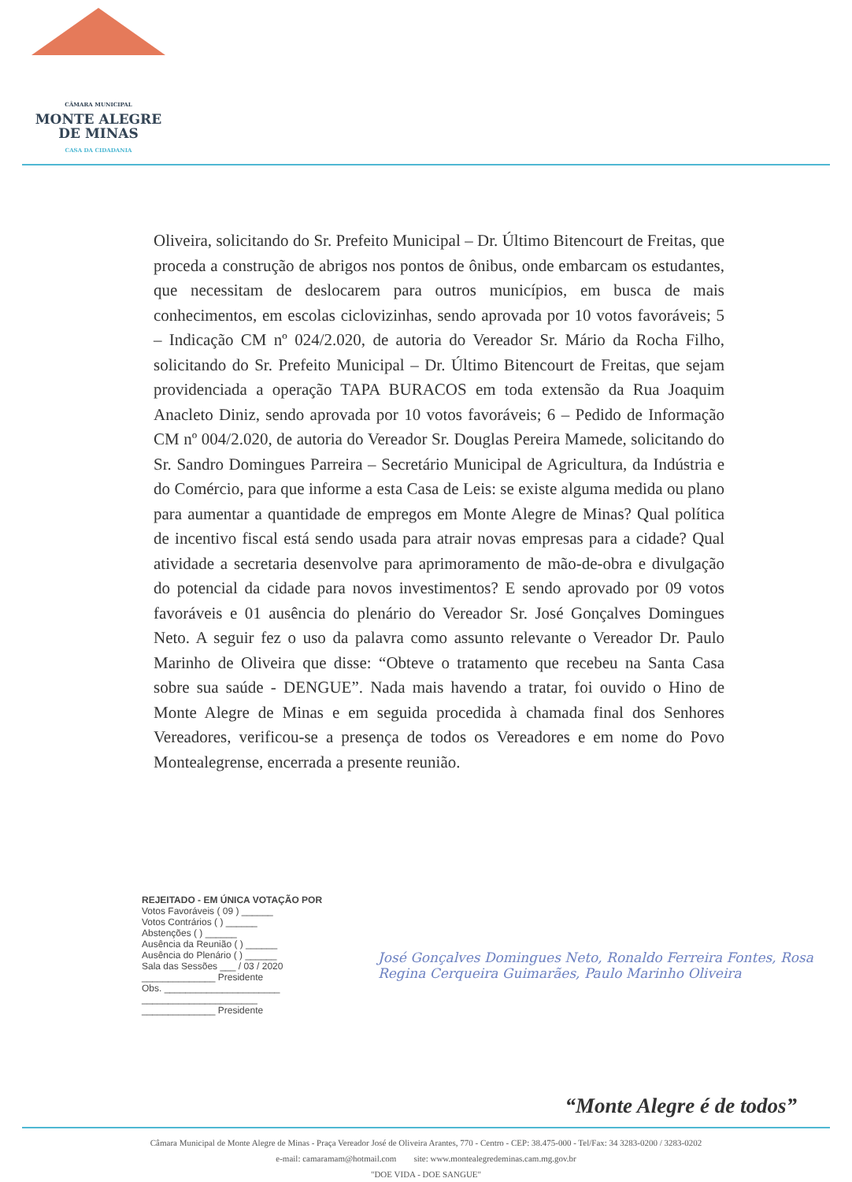CÂMARA MUNICIPAL
MONTE ALEGRE
DE MINAS
CASA DA CIDADANIA
Oliveira, solicitando do Sr. Prefeito Municipal – Dr. Último Bitencourt de Freitas, que proceda a construção de abrigos nos pontos de ônibus, onde embarcam os estudantes, que necessitam de deslocarem para outros municípios, em busca de mais conhecimentos, em escolas ciclovizinhas, sendo aprovada por 10 votos favoráveis; 5 – Indicação CM nº 024/2.020, de autoria do Vereador Sr. Mário da Rocha Filho, solicitando do Sr. Prefeito Municipal – Dr. Último Bitencourt de Freitas, que sejam providenciada a operação TAPA BURACOS em toda extensão da Rua Joaquim Anacleto Diniz, sendo aprovada por 10 votos favoráveis; 6 – Pedido de Informação CM nº 004/2.020, de autoria do Vereador Sr. Douglas Pereira Mamede, solicitando do Sr. Sandro Domingues Parreira – Secretário Municipal de Agricultura, da Indústria e do Comércio, para que informe a esta Casa de Leis: se existe alguma medida ou plano para aumentar a quantidade de empregos em Monte Alegre de Minas? Qual política de incentivo fiscal está sendo usada para atrair novas empresas para a cidade? Qual atividade a secretaria desenvolve para aprimoramento de mão-de-obra e divulgação do potencial da cidade para novos investimentos? E sendo aprovado por 09 votos favoráveis e 01 ausência do plenário do Vereador Sr. José Gonçalves Domingues Neto. A seguir fez o uso da palavra como assunto relevante o Vereador Dr. Paulo Marinho de Oliveira que disse: “Obteve o tratamento que recebeu na Santa Casa sobre sua saúde - DENGUE”. Nada mais havendo a tratar, foi ouvido o Hino de Monte Alegre de Minas e em seguida procedida à chamada final dos Senhores Vereadores, verificou-se a presença de todos os Vereadores e em nome do Povo Montealegrense, encerrada a presente reunião.
REJEITADO - EM ÚNICA VOTAÇÃO POR
Votos Favoráveis ( 09 ) ______
Votos Contrários ( ) ______
Abstenções ( ) ______
Ausência da Reunião ( ) ______
Ausência do Plenário ( ) ______
Sala das Sessões ___ / 03 / 2020
______________ Presidente
Obs. ______________________
______________________
______________ Presidente
José Gonçalves Domingues Neto, Ronaldo Ferreira Fontes, Rosa Regina Cerqueira Guimarães, Paulo Marinho Oliveira
“Monte Alegre é de todos”
Câmara Municipal de Monte Alegre de Minas - Praça Vereador José de Oliveira Arantes, 770 - Centro - CEP: 38.475-000 - Tel/Fax: 34 3283-0200 / 3283-0202
e-mail: camaramam@hotmail.com site: www.montealegredeminas.cam.mg.gov.br
"DOE VIDA - DOE SANGUE"